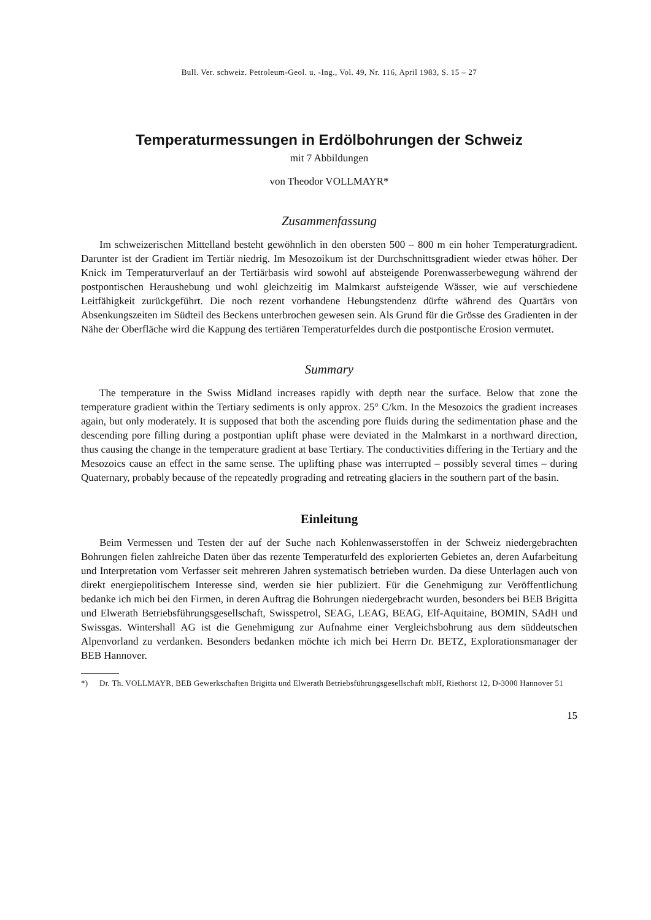Bull. Ver. schweiz. Petroleum-Geol. u. -Ing., Vol. 49, Nr. 116, April 1983, S. 15 – 27
Temperaturmessungen in Erdölbohrungen der Schweiz
mit 7 Abbildungen
von Theodor VOLLMAYR*
Zusammenfassung
Im schweizerischen Mittelland besteht gewöhnlich in den obersten 500 – 800 m ein hoher Temperaturgradient. Darunter ist der Gradient im Tertiär niedrig. Im Mesozoikum ist der Durchschnittsgradient wieder etwas höher. Der Knick im Temperaturverlauf an der Tertiärbasis wird sowohl auf absteigende Porenwasserbewegung während der postpontischen Heraushebung und wohl gleichzeitig im Malmkarst aufsteigende Wässer, wie auf verschiedene Leitfähigkeit zurückgeführt. Die noch rezent vorhandene Hebungstendenz dürfte während des Quartärs von Absenkungszeiten im Südteil des Beckens unterbrochen gewesen sein. Als Grund für die Grösse des Gradienten in der Nähe der Oberfläche wird die Kappung des tertiären Temperaturfeldes durch die postpontische Erosion vermutet.
Summary
The temperature in the Swiss Midland increases rapidly with depth near the surface. Below that zone the temperature gradient within the Tertiary sediments is only approx. 25° C/km. In the Mesozoics the gradient increases again, but only moderately. It is supposed that both the ascending pore fluids during the sedimentation phase and the descending pore filling during a postpontian uplift phase were deviated in the Malmkarst in a northward direction, thus causing the change in the temperature gradient at base Tertiary. The conductivities differing in the Tertiary and the Mesozoics cause an effect in the same sense. The uplifting phase was interrupted – possibly several times – during Quaternary, probably because of the repeatedly prograding and retreating glaciers in the southern part of the basin.
Einleitung
Beim Vermessen und Testen der auf der Suche nach Kohlenwasserstoffen in der Schweiz niedergebrachten Bohrungen fielen zahlreiche Daten über das rezente Temperaturfeld des explorierten Gebietes an, deren Aufarbeitung und Interpretation vom Verfasser seit mehreren Jahren systematisch betrieben wurden. Da diese Unterlagen auch von direkt energiepolitischem Interesse sind, werden sie hier publiziert. Für die Genehmigung zur Veröffentlichung bedanke ich mich bei den Firmen, in deren Auftrag die Bohrungen niedergebracht wurden, besonders bei BEB Brigitta und Elwerath Betriebsführungsgesellschaft, Swisspetrol, SEAG, LEAG, BEAG, Elf-Aquitaine, BOMIN, SAdH und Swissgas. Wintershall AG ist die Genehmigung zur Aufnahme einer Vergleichsbohrung aus dem süddeutschen Alpenvorland zu verdanken. Besonders bedanken möchte ich mich bei Herrn Dr. BETZ, Explorationsmanager der BEB Hannover.
*) Dr. Th. VOLLMAYR, BEB Gewerkschaften Brigitta und Elwerath Betriebsführungsgesellschaft mbH, Riethorst 12, D-3000 Hannover 51
15